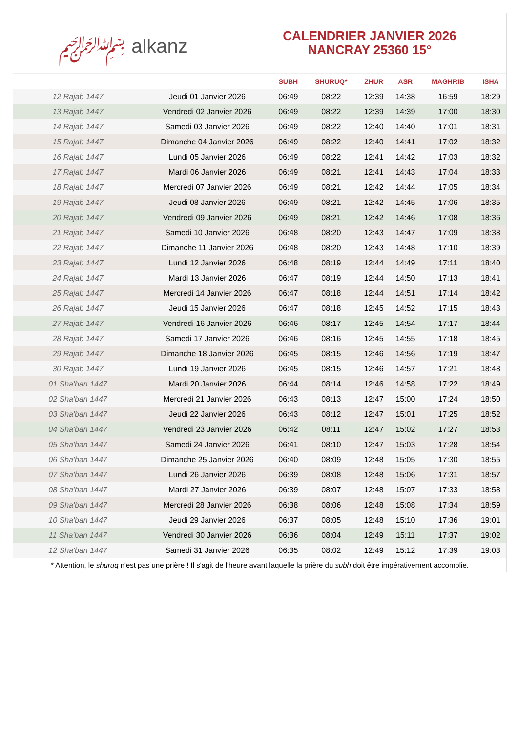﷽ alkanz
CALENDRIER JANVIER 2026
NANCRAY 25360 15°
| | | SUBH | SHURUQ* | ZHUR | ASR | MAGHRIB | ISHA |
| --- | --- | --- | --- | --- | --- | --- | --- |
| 12 Rajab 1447 | Jeudi 01 Janvier 2026 | 06:49 | 08:22 | 12:39 | 14:38 | 16:59 | 18:29 |
| 13 Rajab 1447 | Vendredi 02 Janvier 2026 | 06:49 | 08:22 | 12:39 | 14:39 | 17:00 | 18:30 |
| 14 Rajab 1447 | Samedi 03 Janvier 2026 | 06:49 | 08:22 | 12:40 | 14:40 | 17:01 | 18:31 |
| 15 Rajab 1447 | Dimanche 04 Janvier 2026 | 06:49 | 08:22 | 12:40 | 14:41 | 17:02 | 18:32 |
| 16 Rajab 1447 | Lundi 05 Janvier 2026 | 06:49 | 08:22 | 12:41 | 14:42 | 17:03 | 18:32 |
| 17 Rajab 1447 | Mardi 06 Janvier 2026 | 06:49 | 08:21 | 12:41 | 14:43 | 17:04 | 18:33 |
| 18 Rajab 1447 | Mercredi 07 Janvier 2026 | 06:49 | 08:21 | 12:42 | 14:44 | 17:05 | 18:34 |
| 19 Rajab 1447 | Jeudi 08 Janvier 2026 | 06:49 | 08:21 | 12:42 | 14:45 | 17:06 | 18:35 |
| 20 Rajab 1447 | Vendredi 09 Janvier 2026 | 06:49 | 08:21 | 12:42 | 14:46 | 17:08 | 18:36 |
| 21 Rajab 1447 | Samedi 10 Janvier 2026 | 06:48 | 08:20 | 12:43 | 14:47 | 17:09 | 18:38 |
| 22 Rajab 1447 | Dimanche 11 Janvier 2026 | 06:48 | 08:20 | 12:43 | 14:48 | 17:10 | 18:39 |
| 23 Rajab 1447 | Lundi 12 Janvier 2026 | 06:48 | 08:19 | 12:44 | 14:49 | 17:11 | 18:40 |
| 24 Rajab 1447 | Mardi 13 Janvier 2026 | 06:47 | 08:19 | 12:44 | 14:50 | 17:13 | 18:41 |
| 25 Rajab 1447 | Mercredi 14 Janvier 2026 | 06:47 | 08:18 | 12:44 | 14:51 | 17:14 | 18:42 |
| 26 Rajab 1447 | Jeudi 15 Janvier 2026 | 06:47 | 08:18 | 12:45 | 14:52 | 17:15 | 18:43 |
| 27 Rajab 1447 | Vendredi 16 Janvier 2026 | 06:46 | 08:17 | 12:45 | 14:54 | 17:17 | 18:44 |
| 28 Rajab 1447 | Samedi 17 Janvier 2026 | 06:46 | 08:16 | 12:45 | 14:55 | 17:18 | 18:45 |
| 29 Rajab 1447 | Dimanche 18 Janvier 2026 | 06:45 | 08:15 | 12:46 | 14:56 | 17:19 | 18:47 |
| 30 Rajab 1447 | Lundi 19 Janvier 2026 | 06:45 | 08:15 | 12:46 | 14:57 | 17:21 | 18:48 |
| 01 Sha'ban 1447 | Mardi 20 Janvier 2026 | 06:44 | 08:14 | 12:46 | 14:58 | 17:22 | 18:49 |
| 02 Sha'ban 1447 | Mercredi 21 Janvier 2026 | 06:43 | 08:13 | 12:47 | 15:00 | 17:24 | 18:50 |
| 03 Sha'ban 1447 | Jeudi 22 Janvier 2026 | 06:43 | 08:12 | 12:47 | 15:01 | 17:25 | 18:52 |
| 04 Sha'ban 1447 | Vendredi 23 Janvier 2026 | 06:42 | 08:11 | 12:47 | 15:02 | 17:27 | 18:53 |
| 05 Sha'ban 1447 | Samedi 24 Janvier 2026 | 06:41 | 08:10 | 12:47 | 15:03 | 17:28 | 18:54 |
| 06 Sha'ban 1447 | Dimanche 25 Janvier 2026 | 06:40 | 08:09 | 12:48 | 15:05 | 17:30 | 18:55 |
| 07 Sha'ban 1447 | Lundi 26 Janvier 2026 | 06:39 | 08:08 | 12:48 | 15:06 | 17:31 | 18:57 |
| 08 Sha'ban 1447 | Mardi 27 Janvier 2026 | 06:39 | 08:07 | 12:48 | 15:07 | 17:33 | 18:58 |
| 09 Sha'ban 1447 | Mercredi 28 Janvier 2026 | 06:38 | 08:06 | 12:48 | 15:08 | 17:34 | 18:59 |
| 10 Sha'ban 1447 | Jeudi 29 Janvier 2026 | 06:37 | 08:05 | 12:48 | 15:10 | 17:36 | 19:01 |
| 11 Sha'ban 1447 | Vendredi 30 Janvier 2026 | 06:36 | 08:04 | 12:49 | 15:11 | 17:37 | 19:02 |
| 12 Sha'ban 1447 | Samedi 31 Janvier 2026 | 06:35 | 08:02 | 12:49 | 15:12 | 17:39 | 19:03 |
* Attention, le shuruq n'est pas une prière ! Il s'agit de l'heure avant laquelle la prière du subh doit être impérativement accomplie.